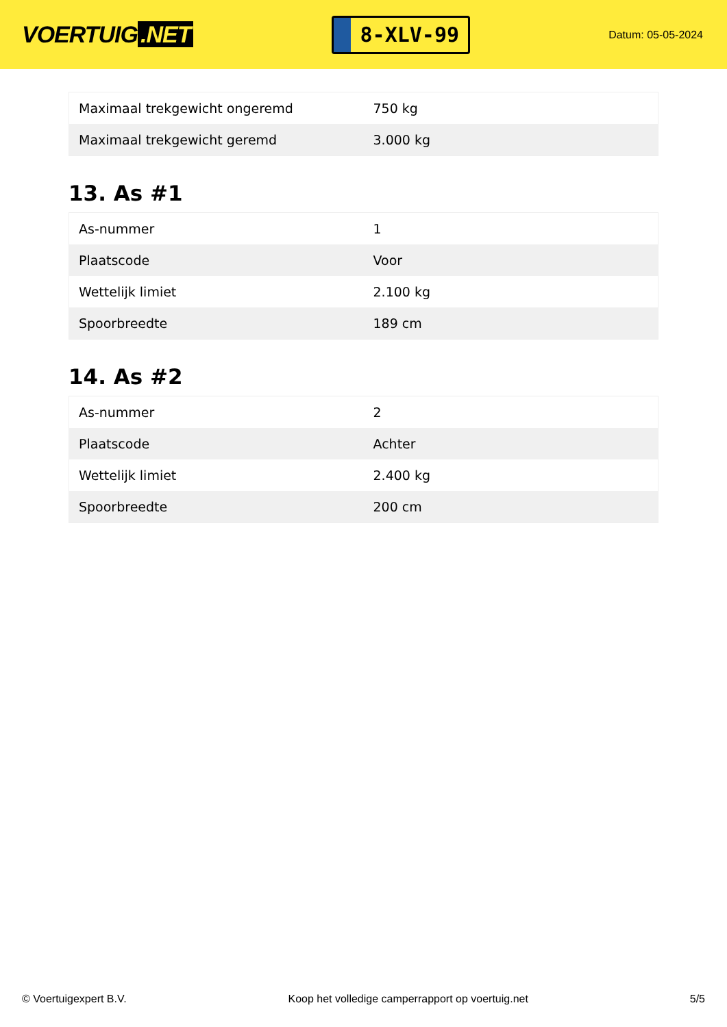VOERTUIG.NET
8-XLV-99
Datum: 05-05-2024
| Maximaal trekgewicht ongeremd | 750 kg |
| Maximaal trekgewicht geremd | 3.000 kg |
13. As #1
| As-nummer | 1 |
| Plaatscode | Voor |
| Wettelijk limiet | 2.100 kg |
| Spoorbreedte | 189 cm |
14. As #2
| As-nummer | 2 |
| Plaatscode | Achter |
| Wettelijk limiet | 2.400 kg |
| Spoorbreedte | 200 cm |
© Voertuigexpert B.V. Koop het volledige camperrapport op voertuig.net 5/5